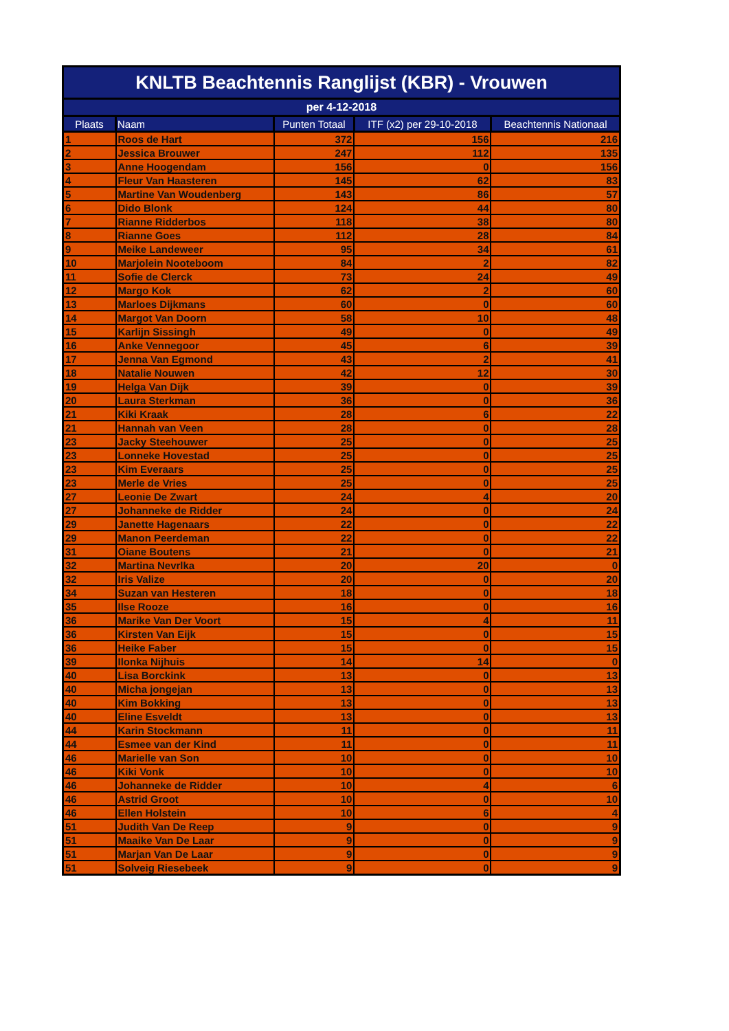| KNLTB Beachtennis Ranglijst (KBR) - Vrouwen | | | | |
| per 4-12-2018 | | | | |
| Plaats | Naam | Punten Totaal | ITF (x2) per 29-10-2018 | Beachtennis Nationaal |
| 1 | Roos de Hart | 372 | 156 | 216 |
| 2 | Jessica Brouwer | 247 | 112 | 135 |
| 3 | Anne Hoogendam | 156 | 0 | 156 |
| 4 | Fleur Van Haasteren | 145 | 62 | 83 |
| 5 | Martine Van Woudenberg | 143 | 86 | 57 |
| 6 | Dido Blonk | 124 | 44 | 80 |
| 7 | Rianne Ridderbos | 118 | 38 | 80 |
| 8 | Rianne Goes | 112 | 28 | 84 |
| 9 | Meike Landeweer | 95 | 34 | 61 |
| 10 | Marjolein Nooteboom | 84 | 2 | 82 |
| 11 | Sofie de Clerck | 73 | 24 | 49 |
| 12 | Margo Kok | 62 | 2 | 60 |
| 13 | Marloes Dijkmans | 60 | 0 | 60 |
| 14 | Margot Van Doorn | 58 | 10 | 48 |
| 15 | Karlijn Sissingh | 49 | 0 | 49 |
| 16 | Anke Vennegoor | 45 | 6 | 39 |
| 17 | Jenna Van Egmond | 43 | 2 | 41 |
| 18 | Natalie Nouwen | 42 | 12 | 30 |
| 19 | Helga Van Dijk | 39 | 0 | 39 |
| 20 | Laura Sterkman | 36 | 0 | 36 |
| 21 | Kiki Kraak | 28 | 6 | 22 |
| 21 | Hannah van Veen | 28 | 0 | 28 |
| 23 | Jacky Steehouwer | 25 | 0 | 25 |
| 23 | Lonneke Hovestad | 25 | 0 | 25 |
| 23 | Kim Everaars | 25 | 0 | 25 |
| 23 | Merle de Vries | 25 | 0 | 25 |
| 27 | Leonie De Zwart | 24 | 4 | 20 |
| 27 | Johanneke de Ridder | 24 | 0 | 24 |
| 29 | Janette Hagenaars | 22 | 0 | 22 |
| 29 | Manon Peerdeman | 22 | 0 | 22 |
| 31 | Oiane Boutens | 21 | 0 | 21 |
| 32 | Martina Nevrlka | 20 | 20 | 0 |
| 32 | Iris Valize | 20 | 0 | 20 |
| 34 | Suzan van Hesteren | 18 | 0 | 18 |
| 35 | Ilse Rooze | 16 | 0 | 16 |
| 36 | Marike Van Der Voort | 15 | 4 | 11 |
| 36 | Kirsten Van Eijk | 15 | 0 | 15 |
| 36 | Heike Faber | 15 | 0 | 15 |
| 39 | Ilonka Nijhuis | 14 | 14 | 0 |
| 40 | Lisa Borckink | 13 | 0 | 13 |
| 40 | Micha jongejan | 13 | 0 | 13 |
| 40 | Kim Bokking | 13 | 0 | 13 |
| 40 | Eline Esveldt | 13 | 0 | 13 |
| 44 | Karin Stockmann | 11 | 0 | 11 |
| 44 | Esmee van der Kind | 11 | 0 | 11 |
| 46 | Marielle van Son | 10 | 0 | 10 |
| 46 | Kiki Vonk | 10 | 0 | 10 |
| 46 | Johanneke de Ridder | 10 | 4 | 6 |
| 46 | Astrid Groot | 10 | 0 | 10 |
| 46 | Ellen Holstein | 10 | 6 | 4 |
| 51 | Judith Van De Reep | 9 | 0 | 9 |
| 51 | Maaike Van De Laar | 9 | 0 | 9 |
| 51 | Marjan Van De Laar | 9 | 0 | 9 |
| 51 | Solveig Riesebeek | 9 | 0 | 9 |